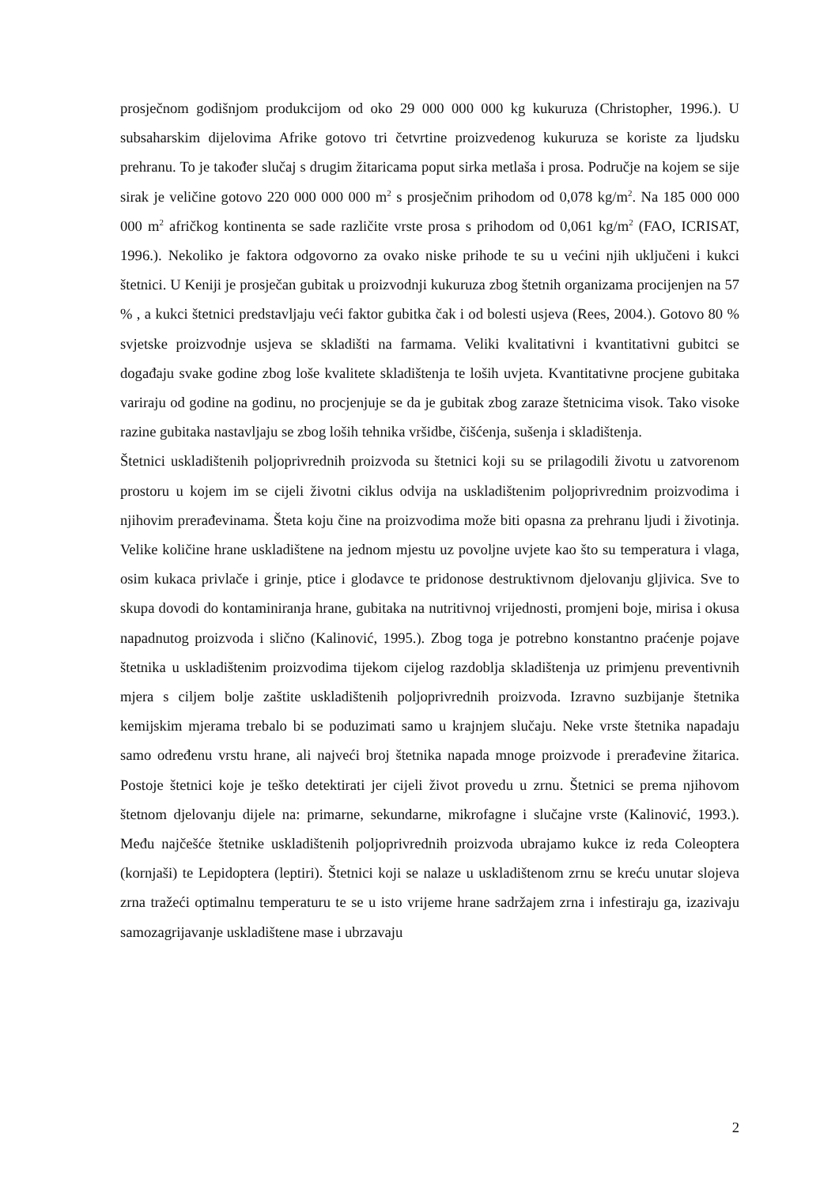prosječnom godišnjom produkcijom od oko 29 000 000 000 kg kukuruza (Christopher, 1996.). U subsaharskim dijelovima Afrike gotovo tri četvrtine proizvedenog kukuruza se koriste za ljudsku prehranu. To je također slučaj s drugim žitaricama poput sirka metlaša i prosa. Područje na kojem se sije sirak je veličine gotovo 220 000 000 000 m<sup>2</sup> s prosječnim prihodom od 0,078 kg/m<sup>2</sup>. Na 185 000 000 000 m<sup>2</sup> afričkog kontinenta se sade različite vrste prosa s prihodom od 0,061 kg/m<sup>2</sup> (FAO, ICRISAT, 1996.). Nekoliko je faktora odgovorno za ovako niske prihode te su u većini njih uključeni i kukci štetnici. U Keniji je prosječan gubitak u proizvodnji kukuruza zbog štetnih organizama procijenjen na 57 % , a kukci štetnici predstavljaju veći faktor gubitka čak i od bolesti usjeva (Rees, 2004.). Gotovo 80 % svjetske proizvodnje usjeva se skladišti na farmama. Veliki kvalitativni i kvantitativni gubitci se događaju svake godine zbog loše kvalitete skladištenja te loših uvjeta. Kvantitativne procjene gubitaka variraju od godine na godinu, no procjenjuje se da je gubitak zbog zaraze štetnicima visok. Tako visoke razine gubitaka nastavljaju se zbog loših tehnika vršidbe, čišćenja, sušenja i skladištenja.
Štetnici uskladištenih poljoprivrednih proizvoda su štetnici koji su se prilagodili životu u zatvorenom prostoru u kojem im se cijeli životni ciklus odvija na uskladištenim poljoprivrednim proizvodima i njihovim prerađevinama. Šteta koju čine na proizvodima može biti opasna za prehranu ljudi i životinja. Velike količine hrane uskladištene na jednom mjestu uz povoljne uvjete kao što su temperatura i vlaga, osim kukaca privlače i grinje, ptice i glodavce te pridonose destruktivnom djelovanju gljivica. Sve to skupa dovodi do kontaminiranja hrane, gubitaka na nutritivnoj vrijednosti, promjeni boje, mirisa i okusa napadnutog proizvoda i slično (Kalinović, 1995.). Zbog toga je potrebno konstantno praćenje pojave štetnika u uskladištenim proizvodima tijekom cijelog razdoblja skladištenja uz primjenu preventivnih mjera s ciljem bolje zaštite uskladištenih poljoprivrednih proizvoda. Izravno suzbijanje štetnika kemijskim mjerama trebalo bi se poduzimati samo u krajnjem slučaju. Neke vrste štetnika napadaju samo određenu vrstu hrane, ali najveći broj štetnika napada mnoge proizvode i prerađevine žitarica. Postoje štetnici koje je teško detektirati jer cijeli život provedu u zrnu. Štetnici se prema njihovom štetnom djelovanju dijele na: primarne, sekundarne, mikrofagne i slučajne vrste (Kalinović, 1993.). Među najčešće štetnike uskladištenih poljoprivrednih proizvoda ubrajamo kukce iz reda Coleoptera (kornjaši) te Lepidoptera (leptiri). Štetnici koji se nalaze u uskladištenom zrnu se kreću unutar slojeva zrna tražeći optimalnu temperaturu te se u isto vrijeme hrane sadržajem zrna i infestiraju ga, izazivaju samozagrijavanje uskladištene mase i ubrzavaju
2